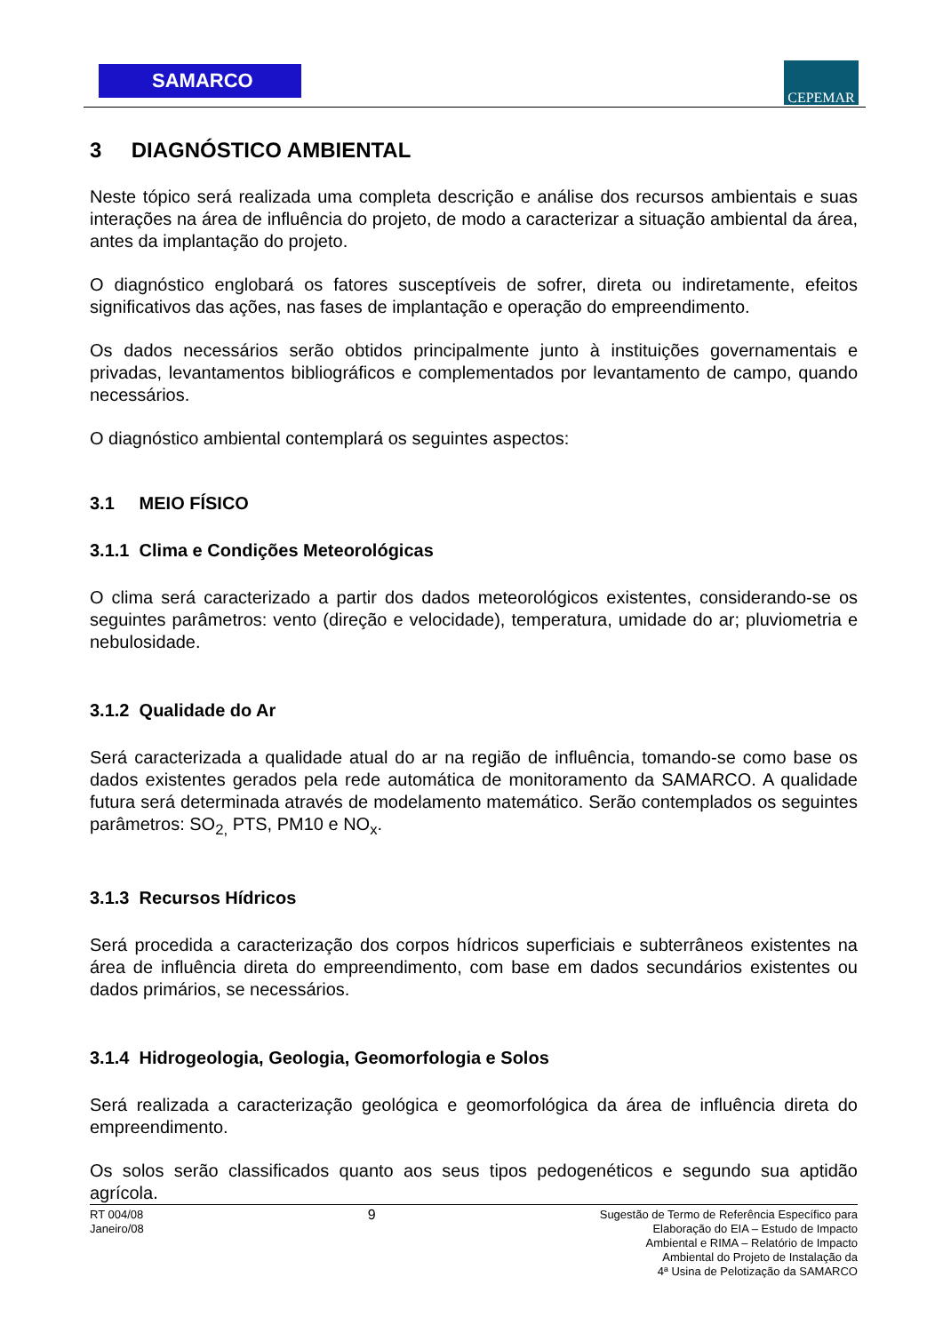SAMARCO CEPEMAR
3 DIAGNÓSTICO AMBIENTAL
Neste tópico será realizada uma completa descrição e análise dos recursos ambientais e suas interações na área de influência do projeto, de modo a caracterizar a situação ambiental da área, antes da implantação do projeto.
O diagnóstico englobará os fatores susceptíveis de sofrer, direta ou indiretamente, efeitos significativos das ações, nas fases de implantação e operação do empreendimento.
Os dados necessários serão obtidos principalmente junto à instituições governamentais e privadas, levantamentos bibliográficos e complementados por levantamento de campo, quando necessários.
O diagnóstico ambiental contemplará os seguintes aspectos:
3.1 MEIO FÍSICO
3.1.1 Clima e Condições Meteorológicas
O clima será caracterizado a partir dos dados meteorológicos existentes, considerando-se os seguintes parâmetros: vento (direção e velocidade), temperatura, umidade do ar; pluviometria e nebulosidade.
3.1.2 Qualidade do Ar
Será caracterizada a qualidade atual do ar na região de influência, tomando-se como base os dados existentes gerados pela rede automática de monitoramento da SAMARCO. A qualidade futura será determinada através de modelamento matemático. Serão contemplados os seguintes parâmetros: SO<sub>2,</sub> PTS, PM10 e NO<sub>x</sub>.
3.1.3 Recursos Hídricos
Será procedida a caracterização dos corpos hídricos superficiais e subterrâneos existentes na área de influência direta do empreendimento, com base em dados secundários existentes ou dados primários, se necessários.
3.1.4 Hidrogeologia, Geologia, Geomorfologia e Solos
Será realizada a caracterização geológica e geomorfológica da área de influência direta do empreendimento.
Os solos serão classificados quanto aos seus tipos pedogenéticos e segundo sua aptidão agrícola.
RT 004/08
Janeiro/08
9
Sugestão de Termo de Referência Específico para
Elaboração do EIA – Estudo de Impacto
Ambiental e RIMA – Relatório de Impacto
Ambiental do Projeto de Instalação da
4ª Usina de Pelotização da SAMARCO